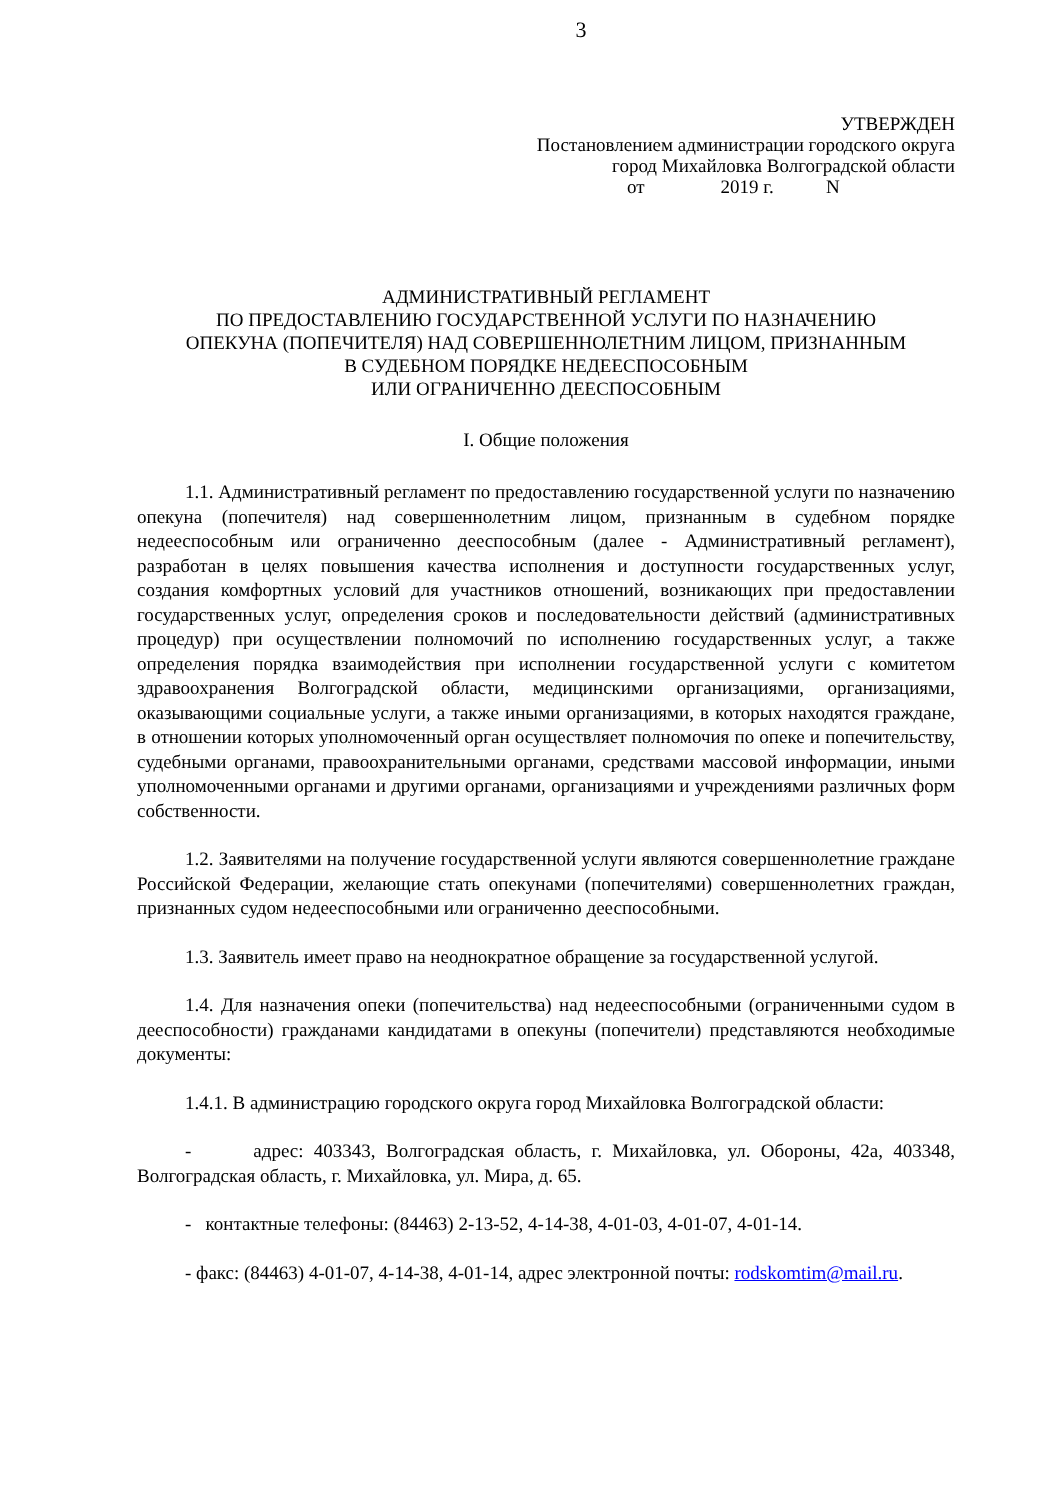3
УТВЕРЖДЕН
Постановлением администрации городского округа
город Михайловка Волгоградской области
от 2019 г. N
АДМИНИСТРАТИВНЫЙ РЕГЛАМЕНТ
ПО ПРЕДОСТАВЛЕНИЮ ГОСУДАРСТВЕННОЙ УСЛУГИ ПО НАЗНАЧЕНИЮ
ОПЕКУНА (ПОПЕЧИТЕЛЯ) НАД СОВЕРШЕННОЛЕТНИМ ЛИЦОМ, ПРИЗНАННЫМ
В СУДЕБНОМ ПОРЯДКЕ НЕДЕЕСПОСОБНЫМ
ИЛИ ОГРАНИЧЕННО ДЕЕСПОСОБНЫМ
I. Общие положения
1.1. Административный регламент по предоставлению государственной услуги по назначению опекуна (попечителя) над совершеннолетним лицом, признанным в судебном порядке недееспособным или ограниченно дееспособным (далее - Административный регламент), разработан в целях повышения качества исполнения и доступности государственных услуг, создания комфортных условий для участников отношений, возникающих при предоставлении государственных услуг, определения сроков и последовательности действий (административных процедур) при осуществлении полномочий по исполнению государственных услуг, а также определения порядка взаимодействия при исполнении государственной услуги с комитетом здравоохранения Волгоградской области, медицинскими организациями, организациями, оказывающими социальные услуги, а также иными организациями, в которых находятся граждане, в отношении которых уполномоченный орган осуществляет полномочия по опеке и попечительству, судебными органами, правоохранительными органами, средствами массовой информации, иными уполномоченными органами и другими органами, организациями и учреждениями различных форм собственности.
1.2. Заявителями на получение государственной услуги являются совершеннолетние граждане Российской Федерации, желающие стать опекунами (попечителями) совершеннолетних граждан, признанных судом недееспособными или ограниченно дееспособными.
1.3. Заявитель имеет право на неоднократное обращение за государственной услугой.
1.4. Для назначения опеки (попечительства) над недееспособными (ограниченными судом в дееспособности) гражданами кандидатами в опекуны (попечители) представляются необходимые документы:
1.4.1. В администрацию городского округа город Михайловка Волгоградской области:
- адрес: 403343, Волгоградская область, г. Михайловка, ул. Обороны, 42а, 403348, Волгоградская область, г. Михайловка, ул. Мира, д. 65.
- контактные телефоны: (84463) 2-13-52, 4-14-38, 4-01-03, 4-01-07, 4-01-14.
- факс: (84463) 4-01-07, 4-14-38, 4-01-14, адрес электронной почты: rodskomtim@mail.ru.